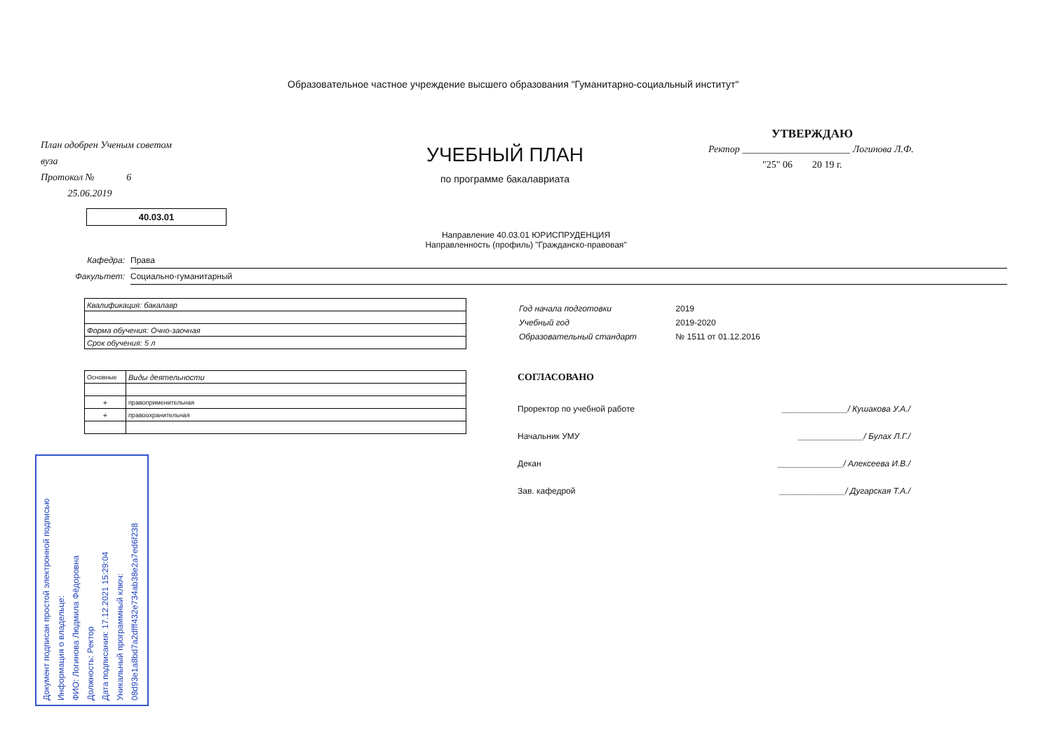Образовательное частное учреждение высшего образования "Гуманитарно-социальный институт"
План одобрен Ученым советом вуза
Протокол № 6
25.06.2019
40.03.01
УЧЕБНЫЙ ПЛАН
по программе бакалавриата
УТВЕРЖДАЮ
Ректор ______________________ Логинова Л.Ф.
"25" 06 20 19 г.
Направление 40.03.01 ЮРИСПРУДЕНЦИЯ
Направленность (профиль) "Гражданско-правовая"
Кафедра: Права
Факультет: Социально-гуманитарный
| Квалификация: бакалавр |
| Форма обучения: Очно-заочная |
| Срок обучения: 5 л |
| Основные | Виды деятельности |
| + | правоприменительная |
| + | правоохранительная |
Год начала подготовки 2019
Учебный год 2019-2020
Образовательный стандарт № 1511 от 01.12.2016
СОГЛАСОВАНО
Проректор по учебной работе ______________/ Кушакова У.А./
Начальник УМУ ______________/ Булах Л.Г./
Декан ______________/ Алексеева И.В./
Зав. кафедрой ______________/ Дугарская Т.А./
Документ подписан простой электронной подписью
Информация о владельце:
ФИО: Логинова Людмила Фёдоровна
Должность: Ректор
Дата подписания: 17.12.2021 15:29:04
Уникальный программный ключ:
08d93e1a8bd7a2dfff432e734ab38e2a7ed6f238